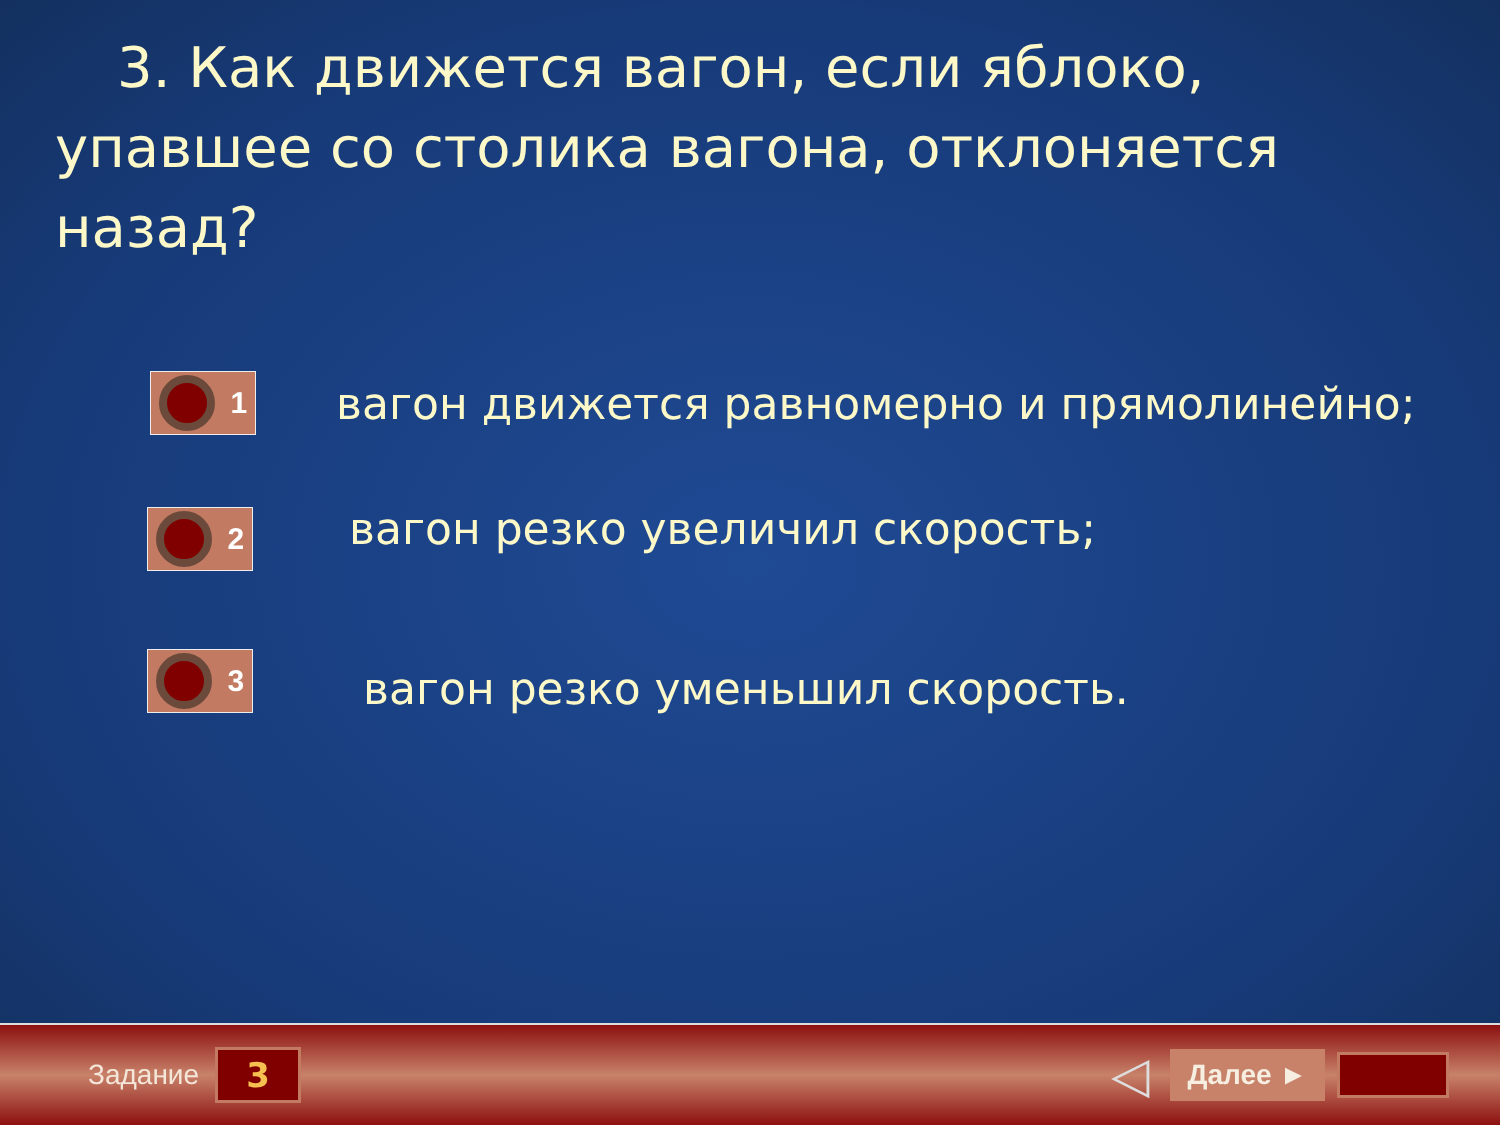3. Как движется вагон, если яблоко,
упавшее со столика вагона, отклоняется назад?
1
вагон движется равномерно и прямолинейно;
2
вагон резко увеличил скорость;
3
вагон резко уменьшил скорость.
Задание 3 ◁ Далее ►